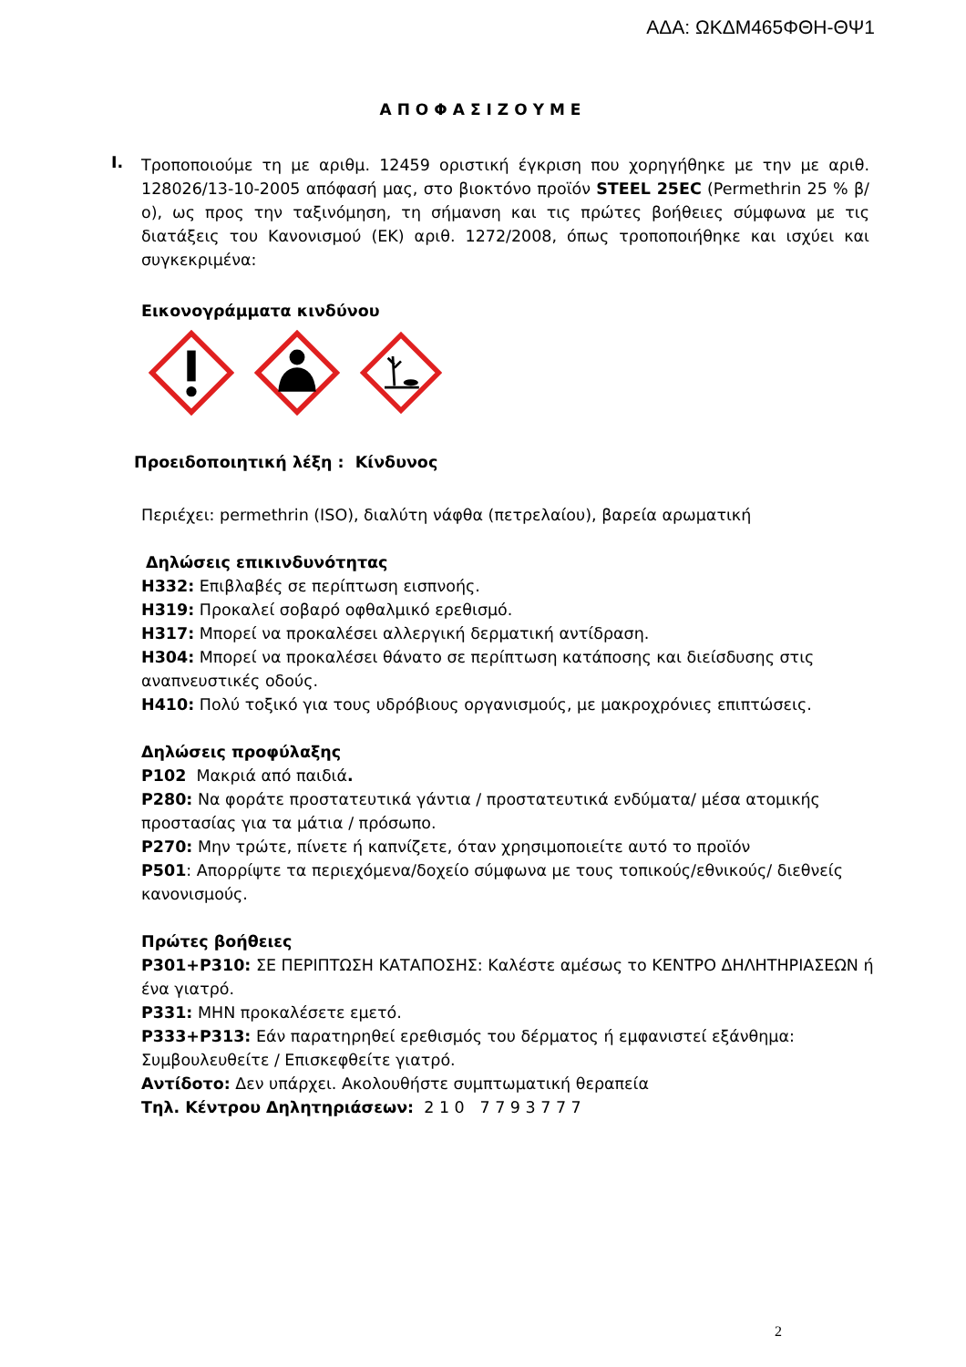ΑΔΑ: ΩΚΔΜ465ΦΘΗ-ΘΨ1
ΑΠΟΦΑΣΙΖΟΥΜΕ
I.
Τροποποιούμε τη με αριθμ. 12459 οριστική έγκριση που χορηγήθηκε με την με αριθ. 128026/13-10-2005 απόφασή μας, στο βιοκτόνο προϊόν STEEL 25EC (Permethrin 25 % β/ο), ως προς την ταξινόμηση, τη σήμανση και τις πρώτες βοήθειες σύμφωνα με τις διατάξεις του Κανονισμού (ΕΚ) αριθ. 1272/2008, όπως τροποποιήθηκε και ισχύει και συγκεκριμένα:
Εικονογράμματα κινδύνου
Προειδοποιητική λέξη : Κίνδυνος
Περιέχει: permethrin (ISO), διαλύτη νάφθα (πετρελαίου), βαρεία αρωματική
Δηλώσεις επικινδυνότητας
H332: Επιβλαβές σε περίπτωση εισπνοής.
H319: Προκαλεί σοβαρό οφθαλμικό ερεθισμό.
H317: Μπορεί να προκαλέσει αλλεργική δερματική αντίδραση.
H304: Μπορεί να προκαλέσει θάνατο σε περίπτωση κατάποσης και διείσδυσης στις αναπνευστικές οδούς.
H410: Πολύ τοξικό για τους υδρόβιους οργανισμούς, με μακροχρόνιες επιπτώσεις.
Δηλώσεις προφύλαξης
P102 Μακριά από παιδιά.
P280: Να φοράτε προστατευτικά γάντια / προστατευτικά ενδύματα/ μέσα ατομικής προστασίας για τα μάτια / πρόσωπο.
P270: Μην τρώτε, πίνετε ή καπνίζετε, όταν χρησιμοποιείτε αυτό το προϊόν
P501: Απορρίψτε τα περιεχόμενα/δοχείο σύμφωνα με τους τοπικούς/εθνικούς/ διεθνείς κανονισμούς.
Πρώτες βοήθειες
P301+P310: ΣΕ ΠΕΡΙΠΤΩΣΗ ΚΑΤΑΠΟΣΗΣ: Καλέστε αμέσως το ΚΕΝΤΡΟ ΔΗΛΗΤΗΡΙΑΣΕΩΝ ή ένα γιατρό.
P331: ΜΗΝ προκαλέσετε εμετό.
P333+P313: Εάν παρατηρηθεί ερεθισμός του δέρματος ή εμφανιστεί εξάνθημα: Συμβουλευθείτε / Επισκεφθείτε γιατρό.
Αντίδοτο: Δεν υπάρχει. Ακολουθήστε συμπτωματική θεραπεία
Τηλ. Κέντρου Δηλητηριάσεων: 2 1 0 7 7 9 3 7 7 7
2